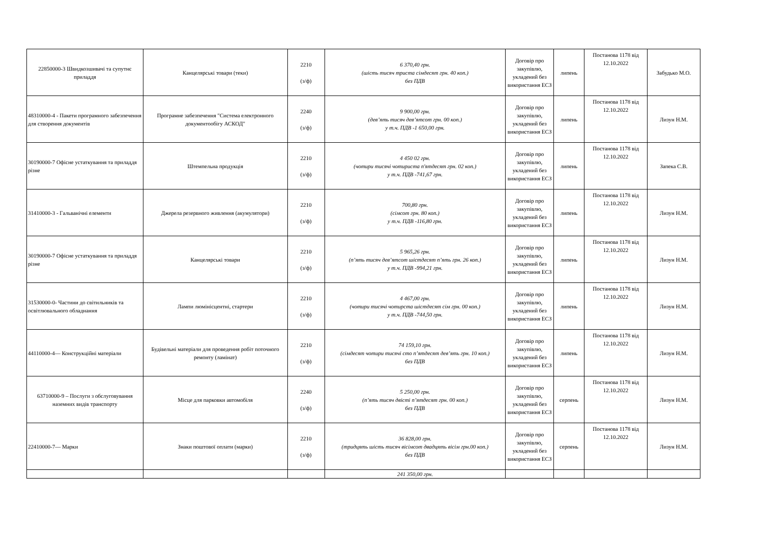| 22850000-3 Швидкозшивачі та супутнє приладдя | Канцелярські товари (теки) | 2210 (з/ф) | 6 370,40 грн. (шість тисяч триста сімдесят грн. 40 коп.) без ПДВ | Договір про закупівлю, укладений без використання ЕСЗ | липень | Постанова 1178 від 12.10.2022 | Забудько М.О. |
| 48310000-4 - Пакети програмного забезпечення для створення документів | Програмне забезпечення "Система електронного документообігу АСКОД" | 2240 (з/ф) | 9 900,00 грн. (дев’ять тисяч дев’ятсот грн. 00 коп.) у т.ч. ПДВ -1 650,00 грн. | Договір про закупівлю, укладений без використання ЕСЗ | липень | Постанова 1178 від 12.10.2022 | Лизун Н.М. |
| 30190000-7 Офісне устаткування та приладдя різне | Штемпельна продукція | 2210 (з/ф) | 4 450 02 грн. (чотири тисячі чотириста п'ятдесят грн. 02 коп.) у т.ч. ПДВ -741,67 грн. | Договір про закупівлю, укладений без використання ЕСЗ | липень | Постанова 1178 від 12.10.2022 | Запека С.В. |
| 31410000-3 - Гальванічні елементи | Джерела резервного живлення (акумулятори) | 2210 (з/ф) | 700,80 грн. (сімсот грн. 80 коп.) у т.ч. ПДВ -116,80 грн. | Договір про закупівлю, укладений без використання ЕСЗ | липень | Постанова 1178 від 12.10.2022 | Лизун Н.М. |
| 30190000-7 Офісне устаткування та приладдя різне | Канцелярські товари | 2210 (з/ф) | 5 965,26 грн. (п’ять тисяч дев’ятсот шістдесят п’ять грн. 26 коп.) у т.ч. ПДВ -994,21 грн. | Договір про закупівлю, укладений без використання ЕСЗ | липень | Постанова 1178 від 12.10.2022 | Лизун Н.М. |
| 31530000-0- Частини до світильників та освітлювального обладнання | Лампи люмінісцентні, стартери | 2210 (з/ф) | 4 467,00 грн. (чотири тисячі чотирста шістдесят сім грн. 00 коп.) у т.ч. ПДВ -744,50 грн. | Договір про закупівлю, укладений без використання ЕСЗ | липень | Постанова 1178 від 12.10.2022 | Лизун Н.М. |
| 44110000-4— Конструкційні матеріали | Будівельні матеріали для проведення робіт поточного ремонту (ламінат) | 2210 (з/ф) | 74 159,10 грн. (сімдесят чотири тисячі сто п’ятдесят дев’ять грн. 10 коп.) без ПДВ | Договір про закупівлю, укладений без використання ЕСЗ | липень | Постанова 1178 від 12.10.2022 | Лизун Н.М. |
| 63710000-9 – Послуги з обслуговування наземних видів транспорту | Місце для парковки автомобіля | 2240 (з/ф) | 5 250,00 грн. (п’ять тисяч двісті п’ятдесят грн. 00 коп.) без ПДВ | Договір про закупівлю, укладений без використання ЕСЗ | серпень | Постанова 1178 від 12.10.2022 | Лизун Н.М. |
| 22410000-7— Марки | Знаки поштової оплати (марки) | 2210 (з/ф) | 36 828,00 грн. (тридцять шість тисяч вісімсот двадцять вісім грн.00 коп.) без ПДВ | Договір про закупівлю, укладений без використання ЕСЗ | серпень | Постанова 1178 від 12.10.2022 | Лизун Н.М. |
| | | | 241 350,00 грн. | | | | |